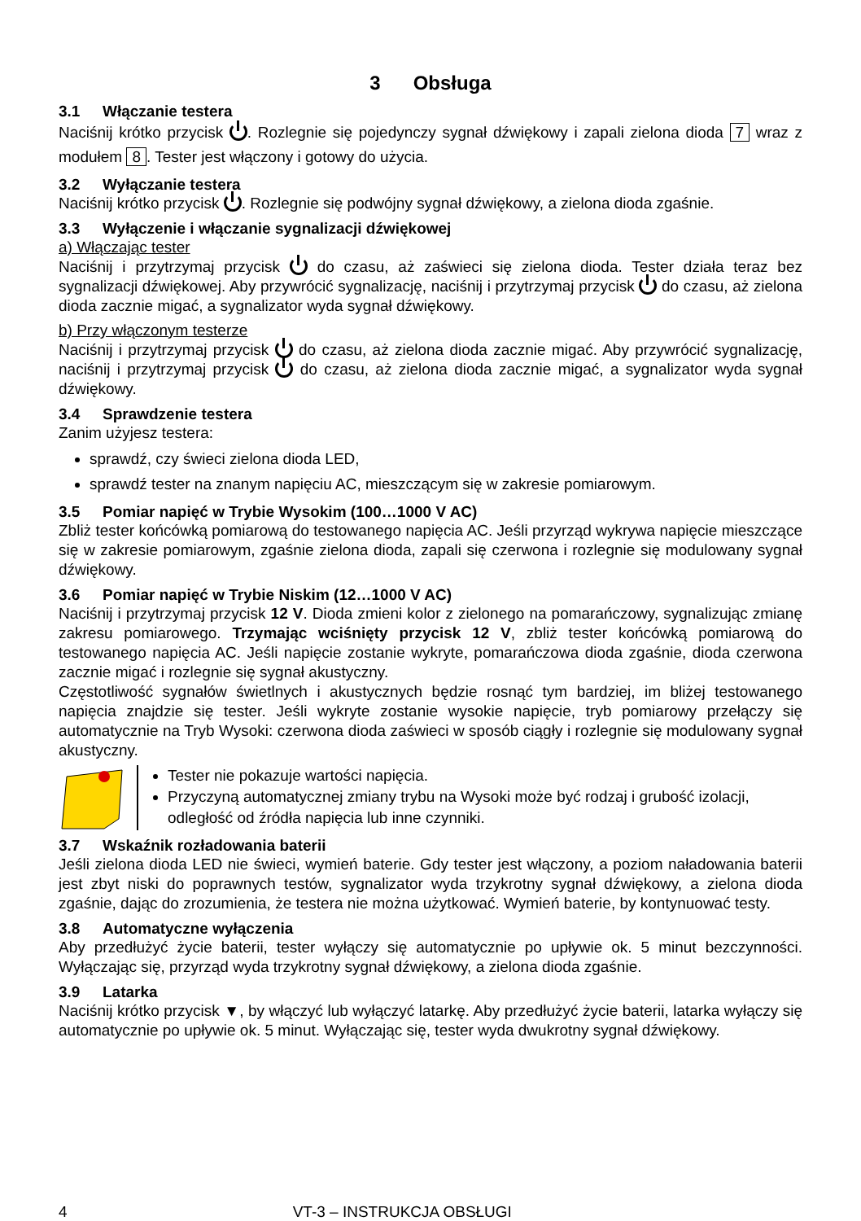3 Obsługa
3.1 Włączanie testera
Naciśnij krótko przycisk . Rozlegnie się pojedynczy sygnał dźwiękowy i zapali zielona dioda 7 wraz z modułem 8. Tester jest włączony i gotowy do użycia.
3.2 Wyłączanie testera
Naciśnij krótko przycisk . Rozlegnie się podwójny sygnał dźwiękowy, a zielona dioda zgaśnie.
3.3 Wyłączenie i włączanie sygnalizacji dźwiękowej
a) Włączając tester
Naciśnij i przytrzymaj przycisk do czasu, aż zaświeci się zielona dioda. Tester działa teraz bez sygnalizacji dźwiękowej. Aby przywrócić sygnalizację, naciśnij i przytrzymaj przycisk do czasu, aż zielona dioda zacznie migać, a sygnalizator wyda sygnał dźwiękowy.
b) Przy włączonym testerze
Naciśnij i przytrzymaj przycisk do czasu, aż zielona dioda zacznie migać. Aby przywrócić sygnalizację, naciśnij i przytrzymaj przycisk do czasu, aż zielona dioda zacznie migać, a sygnalizator wyda sygnał dźwiękowy.
3.4 Sprawdzenie testera
Zanim użyjesz testera:
sprawdź, czy świeci zielona dioda LED,
sprawdź tester na znanym napięciu AC, mieszczącym się w zakresie pomiarowym.
3.5 Pomiar napięć w Trybie Wysokim (100…1000 V AC)
Zbliż tester końcówką pomiarową do testowanego napięcia AC. Jeśli przyrząd wykrywa napięcie mieszczące się w zakresie pomiarowym, zgaśnie zielona dioda, zapali się czerwona i rozlegnie się modulowany sygnał dźwiękowy.
3.6 Pomiar napięć w Trybie Niskim (12…1000 V AC)
Naciśnij i przytrzymaj przycisk 12 V. Dioda zmieni kolor z zielonego na pomarańczowy, sygnalizując zmianę zakresu pomiarowego. Trzymając wciśnięty przycisk 12 V, zbliż tester końcówką pomiarową do testowanego napięcia AC. Jeśli napięcie zostanie wykryte, pomarańczowa dioda zgaśnie, dioda czerwona zacznie migać i rozlegnie się sygnał akustyczny.
Częstotliwość sygnałów świetlnych i akustycznych będzie rosnąć tym bardziej, im bliżej testowanego napięcia znajdzie się tester. Jeśli wykryte zostanie wysokie napięcie, tryb pomiarowy przełączy się automatycznie na Tryb Wysoki: czerwona dioda zaświeci w sposób ciągły i rozlegnie się modulowany sygnał akustyczny.
Tester nie pokazuje wartości napięcia.
Przyczyną automatycznej zmiany trybu na Wysoki może być rodzaj i grubość izolacji, odległość od źródła napięcia lub inne czynniki.
3.7 Wskaźnik rozładowania baterii
Jeśli zielona dioda LED nie świeci, wymień baterie. Gdy tester jest włączony, a poziom naładowania baterii jest zbyt niski do poprawnych testów, sygnalizator wyda trzykrotny sygnał dźwiękowy, a zielona dioda zgaśnie, dając do zrozumienia, że testera nie można użytkować. Wymień baterie, by kontynuować testy.
3.8 Automatyczne wyłączenia
Aby przedłużyć życie baterii, tester wyłączy się automatycznie po upływie ok. 5 minut bezczynności. Wyłączając się, przyrząd wyda trzykrotny sygnał dźwiękowy, a zielona dioda zgaśnie.
3.9 Latarka
Naciśnij krótko przycisk ▼, by włączyć lub wyłączyć latarkę. Aby przedłużyć życie baterii, latarka wyłączy się automatycznie po upływie ok. 5 minut. Wyłączając się, tester wyda dwukrotny sygnał dźwiękowy.
4 VT-3 – INSTRUKCJA OBSŁUGI